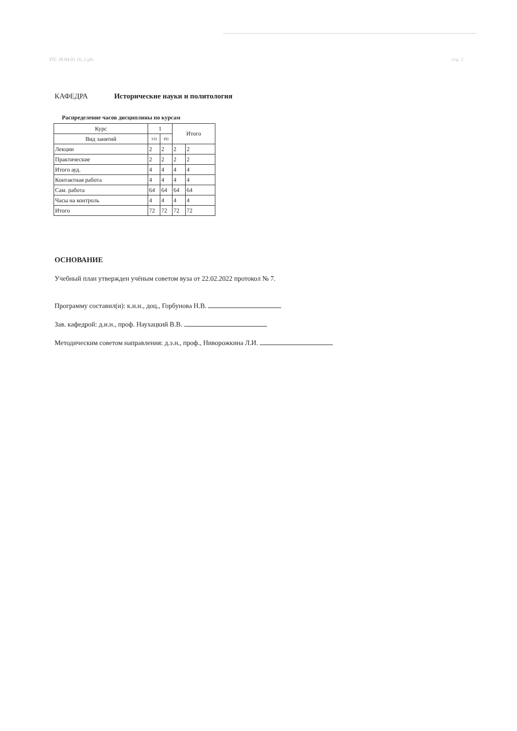УП: 38.04.01.16_1.plx стр. 2
КАФЕДРА Исторические науки и политология
Распределение часов дисциплины по курсам
| Курс | 1 | | Итого | |
| Вид занятий | УП | РП | | |
| Лекции | 2 | 2 | 2 | 2 |
| Практические | 2 | 2 | 2 | 2 |
| Итого ауд. | 4 | 4 | 4 | 4 |
| Контактная работа | 4 | 4 | 4 | 4 |
| Сам. работа | 64 | 64 | 64 | 64 |
| Часы на контроль | 4 | 4 | 4 | 4 |
| Итого | 72 | 72 | 72 | 72 |
ОСНОВАНИЕ
Учебный план утвержден учёным советом вуза от 22.02.2022 протокол № 7.
Программу составил(и): к.и.н., доц., Горбунова Н.В.
Зав. кафедрой: д.и.н., проф. Наухацкий В.В.
Методическим советом направления: д.э.н., проф., Ниворожкина Л.И.